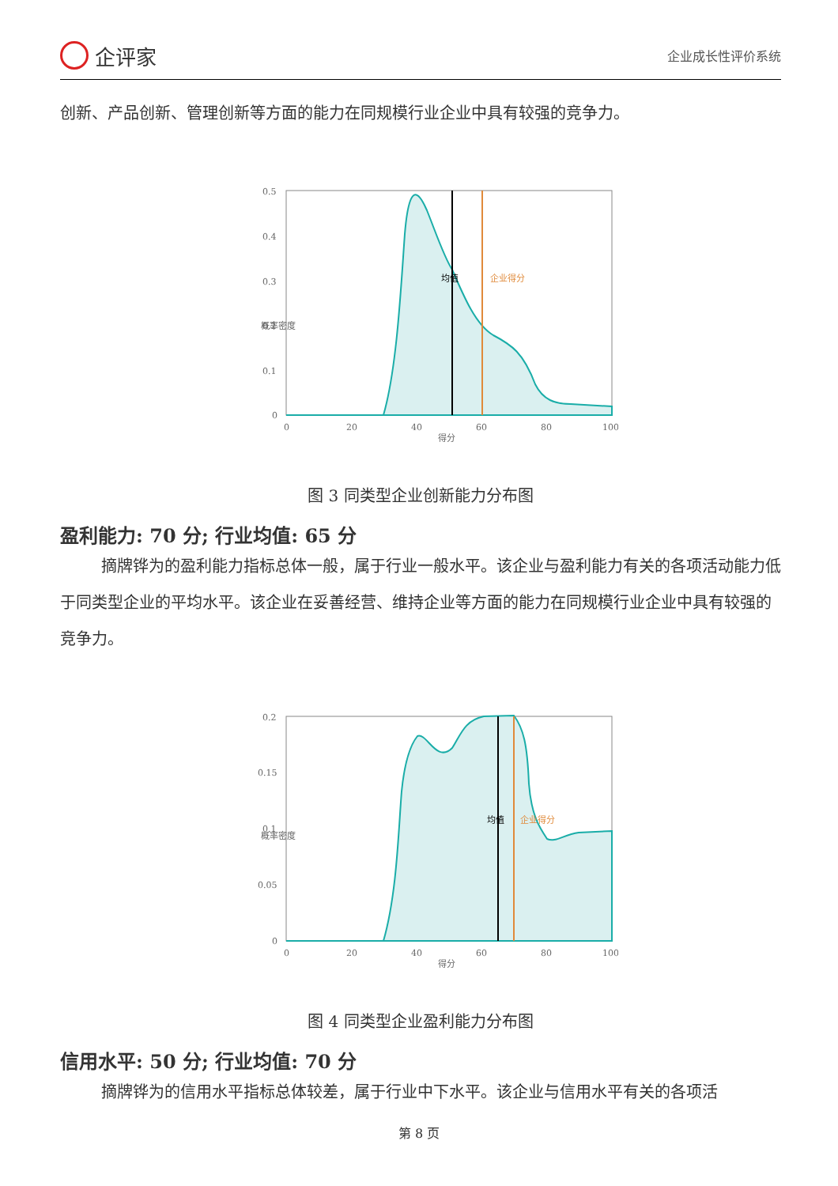企评家
企业成长性评价系统
创新、产品创新、管理创新等方面的能力在同规模行业企业中具有较强的竞争力。
0.5
0.4
0.3
0.2
0.1
0
0
20
40
60
80
100
得分
概率密度
均值
企业得分
图 3 同类型企业创新能力分布图
盈利能力: 70 分; 行业均值: 65 分
摘牌铧为的盈利能力指标总体一般，属于行业一般水平。该企业与盈利能力有关的各项活动能力低于同类型企业的平均水平。该企业在妥善经营、维持企业等方面的能力在同规模行业企业中具有较强的竞争力。
0.2
0.15
0.1
0.05
0
0
20
40
60
80
100
得分
概率密度
均值
企业得分
图 4 同类型企业盈利能力分布图
信用水平: 50 分; 行业均值: 70 分
摘牌铧为的信用水平指标总体较差，属于行业中下水平。该企业与信用水平有关的各项活
第 8 页